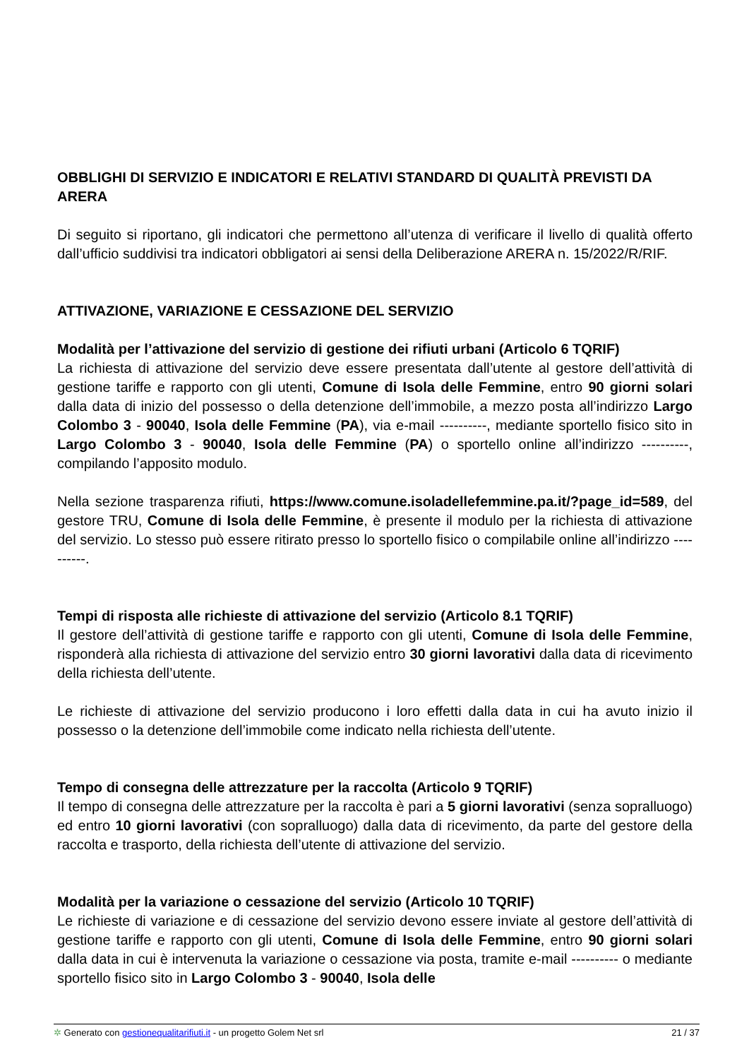OBBLIGHI DI SERVIZIO E INDICATORI E RELATIVI STANDARD DI QUALITÀ PREVISTI DA ARERA
Di seguito si riportano, gli indicatori che permettono all’utenza di verificare il livello di qualità offerto dall’ufficio suddivisi tra indicatori obbligatori ai sensi della Deliberazione ARERA n. 15/2022/R/RIF.
ATTIVAZIONE, VARIAZIONE E CESSAZIONE DEL SERVIZIO
Modalità per l’attivazione del servizio di gestione dei rifiuti urbani (Articolo 6 TQRIF)
La richiesta di attivazione del servizio deve essere presentata dall’utente al gestore dell’attività di gestione tariffe e rapporto con gli utenti, Comune di Isola delle Femmine, entro 90 giorni solari dalla data di inizio del possesso o della detenzione dell’immobile, a mezzo posta all’indirizzo Largo Colombo 3 - 90040, Isola delle Femmine (PA), via e-mail ----------, mediante sportello fisico sito in Largo Colombo 3 - 90040, Isola delle Femmine (PA) o sportello online all’indirizzo ----------, compilando l’apposito modulo.
Nella sezione trasparenza rifiuti, https://www.comune.isoladellefemmine.pa.it/?page_id=589, del gestore TRU, Comune di Isola delle Femmine, è presente il modulo per la richiesta di attivazione del servizio. Lo stesso può essere ritirato presso lo sportello fisico o compilabile online all’indirizzo ----------.
Tempi di risposta alle richieste di attivazione del servizio (Articolo 8.1 TQRIF)
Il gestore dell’attività di gestione tariffe e rapporto con gli utenti, Comune di Isola delle Femmine, risponderà alla richiesta di attivazione del servizio entro 30 giorni lavorativi dalla data di ricevimento della richiesta dell’utente.
Le richieste di attivazione del servizio producono i loro effetti dalla data in cui ha avuto inizio il possesso o la detenzione dell’immobile come indicato nella richiesta dell’utente.
Tempo di consegna delle attrezzature per la raccolta (Articolo 9 TQRIF)
Il tempo di consegna delle attrezzature per la raccolta è pari a 5 giorni lavorativi (senza sopralluogo) ed entro 10 giorni lavorativi (con sopralluogo) dalla data di ricevimento, da parte del gestore della raccolta e trasporto, della richiesta dell’utente di attivazione del servizio.
Modalità per la variazione o cessazione del servizio (Articolo 10 TQRIF)
Le richieste di variazione e di cessazione del servizio devono essere inviate al gestore dell’attività di gestione tariffe e rapporto con gli utenti, Comune di Isola delle Femmine, entro 90 giorni solari dalla data in cui è intervenuta la variazione o cessazione via posta, tramite e-mail ---------- o mediante sportello fisico sito in Largo Colombo 3 - 90040, Isola delle
✲ Generato con gestionequalitarifiuti.it - un progetto Golem Net srl 21 / 37